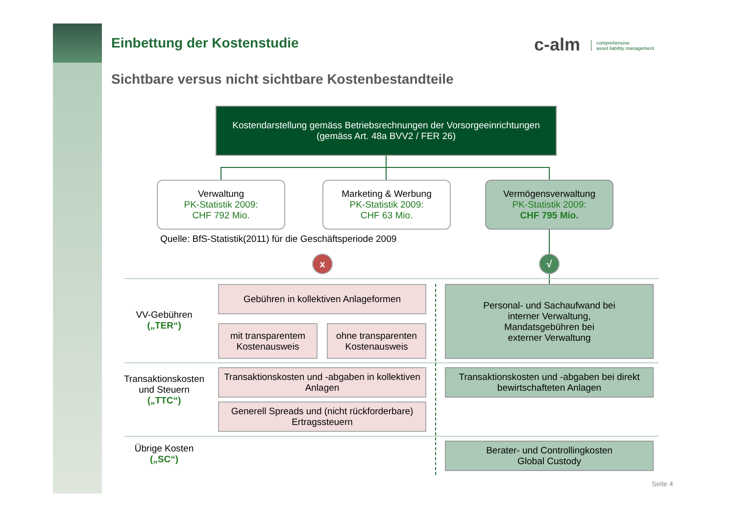Einbettung der Kostenstudie
Sichtbare versus nicht sichtbare Kostenbestandteile
c-alm comprehensive
asset liability management
Kostendarstellung gemäss Betriebsrechnungen der Vorsorgeeinrichtungen
(gemäss Art. 48a BVV2 / FER 26)
Verwaltung
PK-Statistik 2009:
CHF 792 Mio.
Marketing & Werbung
PK-Statistik 2009:
CHF 63 Mio.
Vermögensverwaltung
PK-Statistik 2009:
CHF 795 Mio.
Quelle: BfS-Statistik(2011) für die Geschäftsperiode 2009
x √
VV-Gebühren
(„TER“)
Transaktionskosten und Steuern
(„TTC“)
Übrige Kosten
(„SC“)
Gebühren in kollektiven Anlageformen
mit transparentem Kostenausweis
ohne transparenten Kostenausweis
Personal- und Sachaufwand bei
interner Verwaltung,
Mandatsgebühren bei
externer Verwaltung
Transaktionskosten und -abgaben in kollektiven Anlagen
Generell Spreads und (nicht rückforderbare) Ertragssteuern
Transaktionskosten und -abgaben bei direkt bewirtschafteten Anlagen
Berater- und Controllingkosten
Global Custody
Seite 4